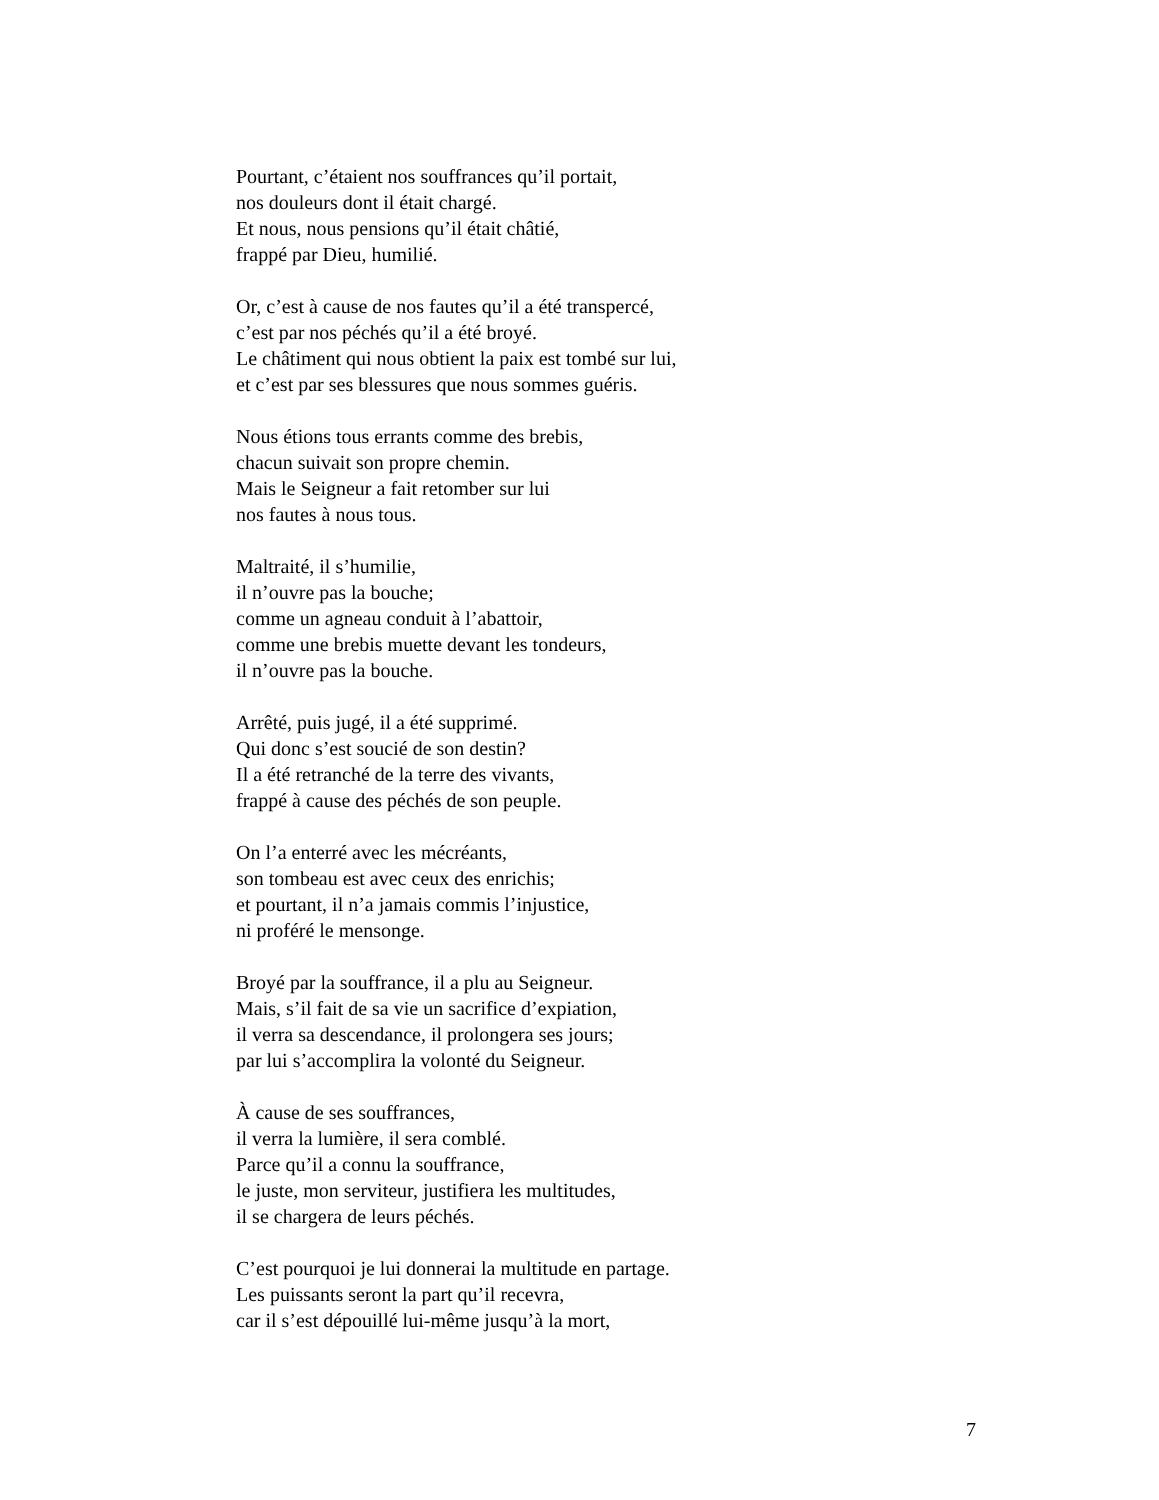Pourtant, c’étaient nos souffrances qu’il portait,
nos douleurs dont il était chargé.
Et nous, nous pensions qu’il était châtié,
frappé par Dieu, humilié.
Or, c’est à cause de nos fautes qu’il a été transpercé,
c’est par nos péchés qu’il a été broyé.
Le châtiment qui nous obtient la paix est tombé sur lui,
et c’est par ses blessures que nous sommes guéris.
Nous étions tous errants comme des brebis,
chacun suivait son propre chemin.
Mais le Seigneur a fait retomber sur lui
nos fautes à nous tous.
Maltraité, il s’humilie,
il n’ouvre pas la bouche;
comme un agneau conduit à l’abattoir,
comme une brebis muette devant les tondeurs,
il n’ouvre pas la bouche.
Arrêté, puis jugé, il a été supprimé.
Qui donc s’est soucié de son destin?
Il a été retranché de la terre des vivants,
frappé à cause des péchés de son peuple.
On l’a enterré avec les mécréants,
son tombeau est avec ceux des enrichis;
et pourtant, il n’a jamais commis l’injustice,
ni proféré le mensonge.
Broyé par la souffrance, il a plu au Seigneur.
Mais, s’il fait de sa vie un sacrifice d’expiation,
il verra sa descendance, il prolongera ses jours;
par lui s’accomplira la volonté du Seigneur.
À cause de ses souffrances,
il verra la lumière, il sera comblé.
Parce qu’il a connu la souffrance,
le juste, mon serviteur, justifiera les multitudes,
il se chargera de leurs péchés.
C’est pourquoi je lui donnerai la multitude en partage.
Les puissants seront la part qu’il recevra,
car il s’est dépouillé lui-même jusqu’à la mort,
7